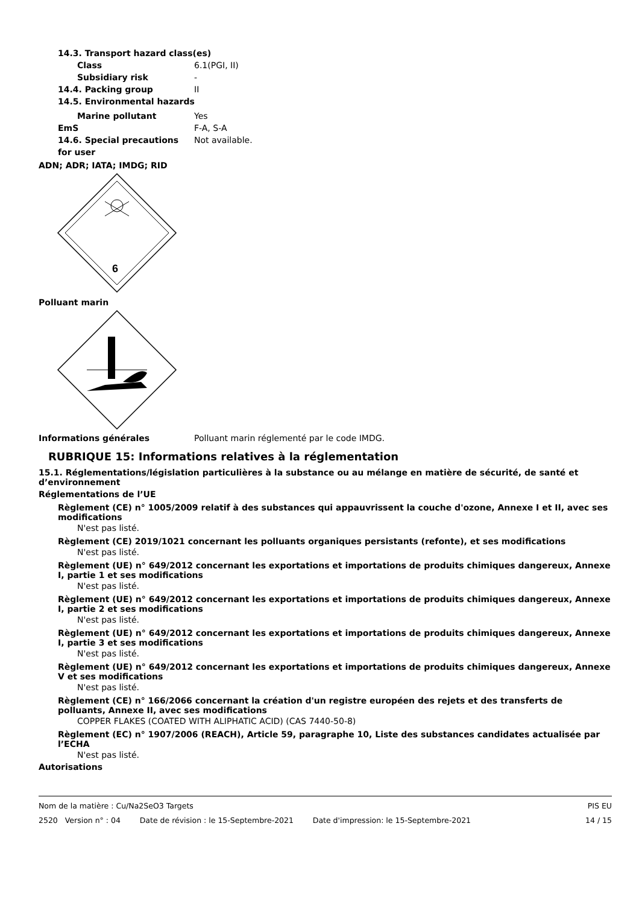14.3. Transport hazard class(es)
Class 6.1(PGI, II)
Subsidiary risk -
14.4. Packing group II
14.5. Environmental hazards
Marine pollutant Yes
EmS F-A, S-A
14.6. Special precautions for user
Not available.
ADN; ADR; IATA; IMDG; RID
6
Polluant marin
Informations générales Polluant marin réglementé par le code IMDG.
RUBRIQUE 15: Informations relatives à la réglementation
15.1. Réglementations/législation particulières à la substance ou au mélange en matière de sécurité, de santé et d’environnement
Réglementations de l’UE
Règlement (CE) n° 1005/2009 relatif à des substances qui appauvrissent la couche d'ozone, Annexe I et II, avec ses modifications
N'est pas listé.
Règlement (CE) 2019/1021 concernant les polluants organiques persistants (refonte), et ses modifications
N'est pas listé.
Règlement (UE) n° 649/2012 concernant les exportations et importations de produits chimiques dangereux, Annexe I, partie 1 et ses modifications
N'est pas listé.
Règlement (UE) n° 649/2012 concernant les exportations et importations de produits chimiques dangereux, Annexe I, partie 2 et ses modifications
N'est pas listé.
Règlement (UE) n° 649/2012 concernant les exportations et importations de produits chimiques dangereux, Annexe I, partie 3 et ses modifications
N'est pas listé.
Règlement (UE) n° 649/2012 concernant les exportations et importations de produits chimiques dangereux, Annexe V et ses modifications
N'est pas listé.
Règlement (CE) n° 166/2066 concernant la création d'un registre européen des rejets et des transferts de polluants, Annexe II, avec ses modifications
COPPER FLAKES (COATED WITH ALIPHATIC ACID) (CAS 7440-50-8)
Règlement (EC) n° 1907/2006 (REACH), Article 59, paragraphe 10, Liste des substances candidates actualisée par l’ECHA
N'est pas listé.
Autorisations
Nom de la matière : Cu/Na2SeO3 Targets PIS EU
2520 Version n° : 04 Date de révision : le 15-Septembre-2021 Date d'impression: le 15-Septembre-2021 14 / 15